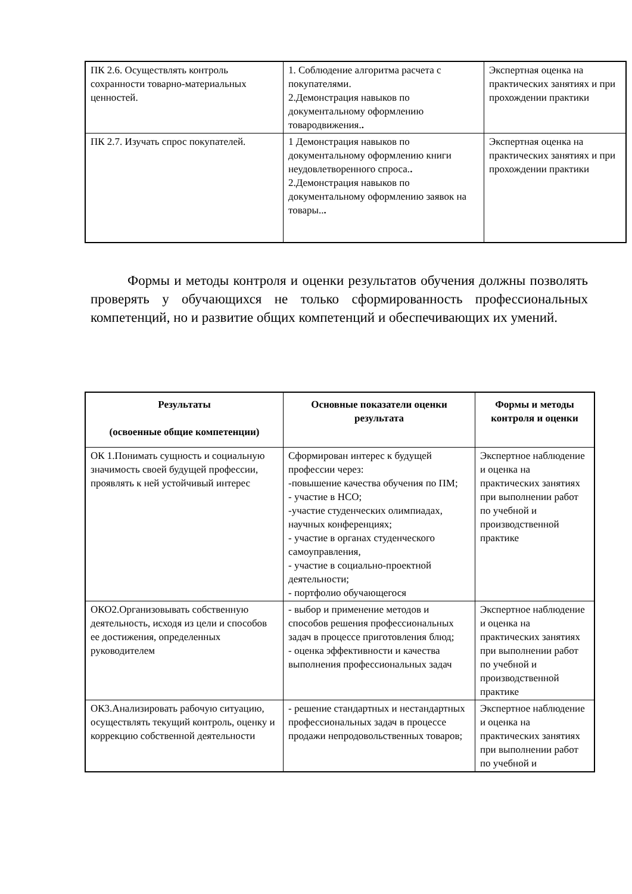| ПК 2.6. Осуществлять контроль сохранности товарно-материальных ценностей. | 1. Соблюдение алгоритма расчета с покупателями. 2.Демонстрация навыков по документальному оформлению товародвижения. . | Экспертная оценка на практических занятиях и при прохождении практики |
| ПК 2.7. Изучать спрос покупателей. | 1 Демонстрация навыков по документальному оформлению книги неудовлетворенного спроса. . 2.Демонстрация навыков по документальному оформлению заявок на товары.. . | Экспертная оценка на практических занятиях и при прохождении практики |
Формы и методы контроля и оценки результатов обучения должны позволять проверять у обучающихся не только сформированность профессиональных компетенций, но и развитие общих компетенций и обеспечивающих их умений.
| Результаты (освоенные общие компетенции) | Основные показатели оценки результата | Формы и методы контроля и оценки |
| --- | --- | --- |
| ОК 1.Понимать сущность и социальную значимость своей будущей профессии, проявлять к ней устойчивый интерес | Сформирован интерес к будущей профессии через: -повышение качества обучения по ПМ; - участие в НСО; -участие студенческих олимпиадах, научных конференциях; - участие в органах студенческого самоуправления, - участие в социально-проектной деятельности; - портфолио обучающегося | Экспертное наблюдение и оценка на практических занятиях при выполнении работ по учебной и производственной практике |
| ОКО2.Организовывать собственную деятельность, исходя из цели и способов ее достижения, определенных руководителем | - выбор и применение методов и способов решения профессиональных задач в процессе приготовления блюд; - оценка эффективности и качества выполнения профессиональных задач | Экспертное наблюдение и оценка на практических занятиях при выполнении работ по учебной и производственной практике |
| ОК3.Анализировать рабочую ситуацию, осуществлять текущий контроль, оценку и коррекцию собственной деятельности | - решение стандартных и нестандартных профессиональных задач в процессе продажи непродовольственных товаров; | Экспертное наблюдение и оценка на практических занятиях при выполнении работ по учебной и |